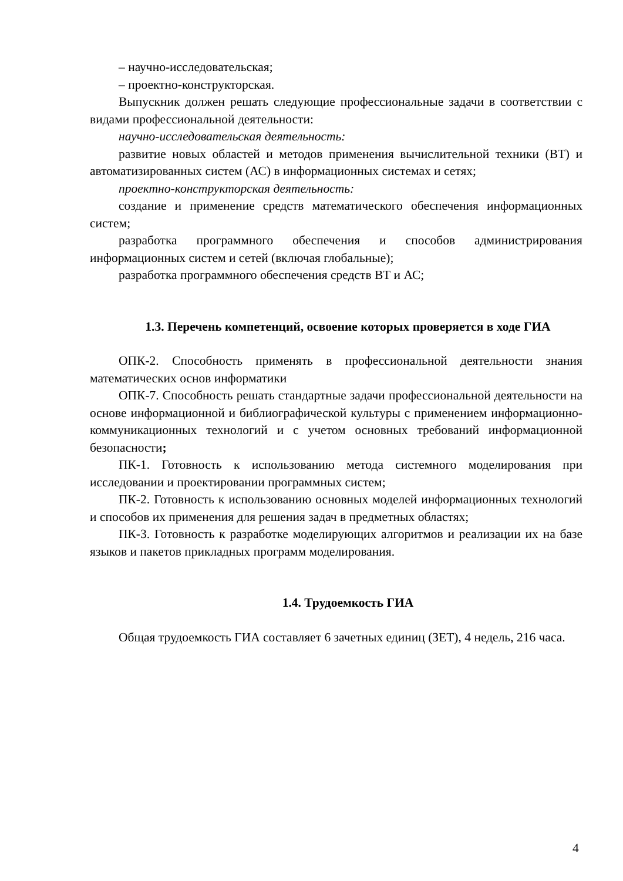– научно-исследовательская;
– проектно-конструкторская.
Выпускник должен решать следующие профессиональные задачи в соответствии с видами профессиональной деятельности:
научно-исследовательская деятельность:
развитие новых областей и методов применения вычислительной техники (ВТ) и автоматизированных систем (АС) в информационных системах и сетях;
проектно-конструкторская деятельность:
создание и применение средств математического обеспечения информационных систем;
разработка программного обеспечения и способов администрирования информационных систем и сетей (включая глобальные);
разработка программного обеспечения средств ВТ и АС;
1.3. Перечень компетенций, освоение которых проверяется в ходе ГИА
ОПК-2. Способность применять в профессиональной деятельности знания математических основ информатики
ОПК-7. Способность решать стандартные задачи профессиональной деятельности на основе информационной и библиографической культуры с применением информационно-коммуникационных технологий и с учетом основных требований информационной безопасности;
ПК-1. Готовность к использованию метода системного моделирования при исследовании и проектировании программных систем;
ПК-2. Готовность к использованию основных моделей информационных технологий и способов их применения для решения задач в предметных областях;
ПК-3. Готовность к разработке моделирующих алгоритмов и реализации их на базе языков и пакетов прикладных программ моделирования.
1.4. Трудоемкость ГИА
Общая трудоемкость ГИА составляет 6 зачетных единиц (ЗЕТ), 4 недель, 216 часа.
4